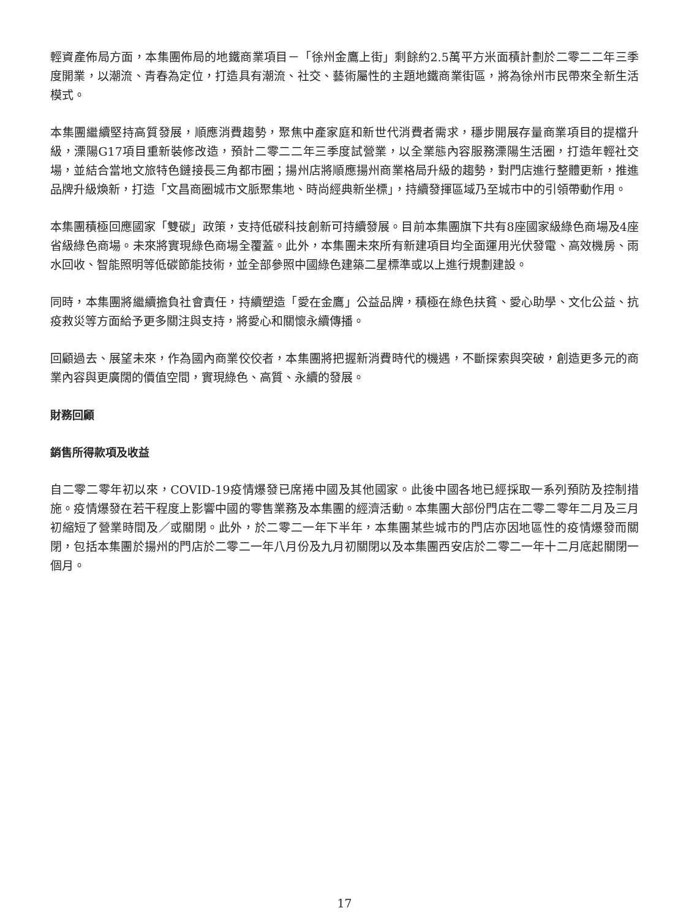輕資產佈局方面，本集團佈局的地鐵商業項目－「徐州金鷹上街」剩餘約2.5萬平方米面積計劃於二零二二年三季度開業，以潮流、青春為定位，打造具有潮流、社交、藝術屬性的主題地鐵商業街區，將為徐州市民帶來全新生活模式。
本集團繼續堅持高質發展，順應消費趨勢，聚焦中產家庭和新世代消費者需求，穩步開展存量商業項目的提檔升級，溧陽G17項目重新裝修改造，預計二零二二年三季度試營業，以全業態內容服務溧陽生活圈，打造年輕社交場，並結合當地文旅特色鏈接長三角都市圈；揚州店將順應揚州商業格局升級的趨勢，對門店進行整體更新，推進品牌升級煥新，打造「文昌商圈城市文脈聚集地、時尚經典新坐標」，持續發揮區域乃至城市中的引領帶動作用。
本集團積極回應國家「雙碳」政策，支持低碳科技創新可持續發展。目前本集團旗下共有8座國家級綠色商場及4座省級綠色商場。未來將實現綠色商場全覆蓋。此外，本集團未來所有新建項目均全面運用光伏發電、高效機房、雨水回收、智能照明等低碳節能技術，並全部參照中國綠色建築二星標準或以上進行規劃建設。
同時，本集團將繼續擔負社會責任，持續塑造「愛在金鷹」公益品牌，積極在綠色扶貧、愛心助學、文化公益、抗疫救災等方面給予更多關注與支持，將愛心和關懷永續傳播。
回顧過去、展望未來，作為國內商業佼佼者，本集團將把握新消費時代的機遇，不斷探索與突破，創造更多元的商業內容與更廣闊的價值空間，實現綠色、高質、永續的發展。
財務回顧
銷售所得款項及收益
自二零二零年初以來，COVID-19疫情爆發已席捲中國及其他國家。此後中國各地已經採取一系列預防及控制措施。疫情爆發在若干程度上影響中國的零售業務及本集團的經濟活動。本集團大部份門店在二零二零年二月及三月初縮短了營業時間及／或關閉。此外，於二零二一年下半年，本集團某些城市的門店亦因地區性的疫情爆發而關閉，包括本集團於揚州的門店於二零二一年八月份及九月初關閉以及本集團西安店於二零二一年十二月底起關閉一個月。
17